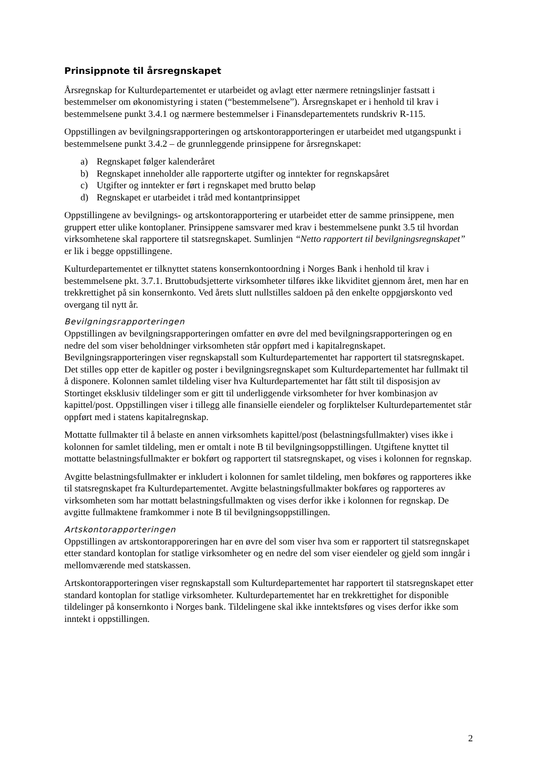Prinsippnote til årsregnskapet
Årsregnskap for Kulturdepartementet er utarbeidet og avlagt etter nærmere retningslinjer fastsatt i bestemmelser om økonomistyring i staten (“bestemmelsene”). Årsregnskapet er i henhold til krav i bestemmelsene punkt 3.4.1 og nærmere bestemmelser i Finansdepartementets rundskriv R-115.
Oppstillingen av bevilgningsrapporteringen og artskontorapporteringen er utarbeidet med utgangspunkt i bestemmelsene punkt 3.4.2 – de grunnleggende prinsippene for årsregnskapet:
a) Regnskapet følger kalenderåret
b) Regnskapet inneholder alle rapporterte utgifter og inntekter for regnskapsåret
c) Utgifter og inntekter er ført i regnskapet med brutto beløp
d) Regnskapet er utarbeidet i tråd med kontantprinsippet
Oppstillingene av bevilgnings- og artskontorapportering er utarbeidet etter de samme prinsippene, men gruppert etter ulike kontoplaner. Prinsippene samsvarer med krav i bestemmelsene punkt 3.5 til hvordan virksomhetene skal rapportere til statsregnskapet. Sumlinjen “Netto rapportert til bevilgningsregnskapet” er lik i begge oppstillingene.
Kulturdepartementet er tilknyttet statens konsernkontoordning i Norges Bank i henhold til krav i bestemmelsene pkt. 3.7.1. Bruttobudsjetterte virksomheter tilføres ikke likviditet gjennom året, men har en trekkrettighet på sin konsernkonto. Ved årets slutt nullstilles saldoen på den enkelte oppgjørskonto ved overgang til nytt år.
Bevilgningsrapporteringen
Oppstillingen av bevilgningsrapporteringen omfatter en øvre del med bevilgningsrapporteringen og en nedre del som viser beholdninger virksomheten står oppført med i kapitalregnskapet. Bevilgningsrapporteringen viser regnskapstall som Kulturdepartementet har rapportert til statsregnskapet. Det stilles opp etter de kapitler og poster i bevilgningsregnskapet som Kulturdepartementet har fullmakt til å disponere. Kolonnen samlet tildeling viser hva Kulturdepartementet har fått stilt til disposisjon av Stortinget eksklusiv tildelinger som er gitt til underliggende virksomheter for hver kombinasjon av kapittel/post. Oppstillingen viser i tillegg alle finansielle eiendeler og forpliktelser Kulturdepartementet står oppført med i statens kapitalregnskap.
Mottatte fullmakter til å belaste en annen virksomhets kapittel/post (belastningsfullmakter) vises ikke i kolonnen for samlet tildeling, men er omtalt i note B til bevilgningsoppstillingen. Utgiftene knyttet til mottatte belastningsfullmakter er bokført og rapportert til statsregnskapet, og vises i kolonnen for regnskap.
Avgitte belastningsfullmakter er inkludert i kolonnen for samlet tildeling, men bokføres og rapporteres ikke til statsregnskapet fra Kulturdepartementet. Avgitte belastningsfullmakter bokføres og rapporteres av virksomheten som har mottatt belastningsfullmakten og vises derfor ikke i kolonnen for regnskap. De avgitte fullmaktene framkommer i note B til bevilgningsoppstillingen.
Artskontorapporteringen
Oppstillingen av artskontorapporeringen har en øvre del som viser hva som er rapportert til statsregnskapet etter standard kontoplan for statlige virksomheter og en nedre del som viser eiendeler og gjeld som inngår i mellomværende med statskassen.
Artskontorapporteringen viser regnskapstall som Kulturdepartementet har rapportert til statsregnskapet etter standard kontoplan for statlige virksomheter. Kulturdepartementet har en trekkrettighet for disponible tildelinger på konsernkonto i Norges bank. Tildelingene skal ikke inntektsføres og vises derfor ikke som inntekt i oppstillingen.
2